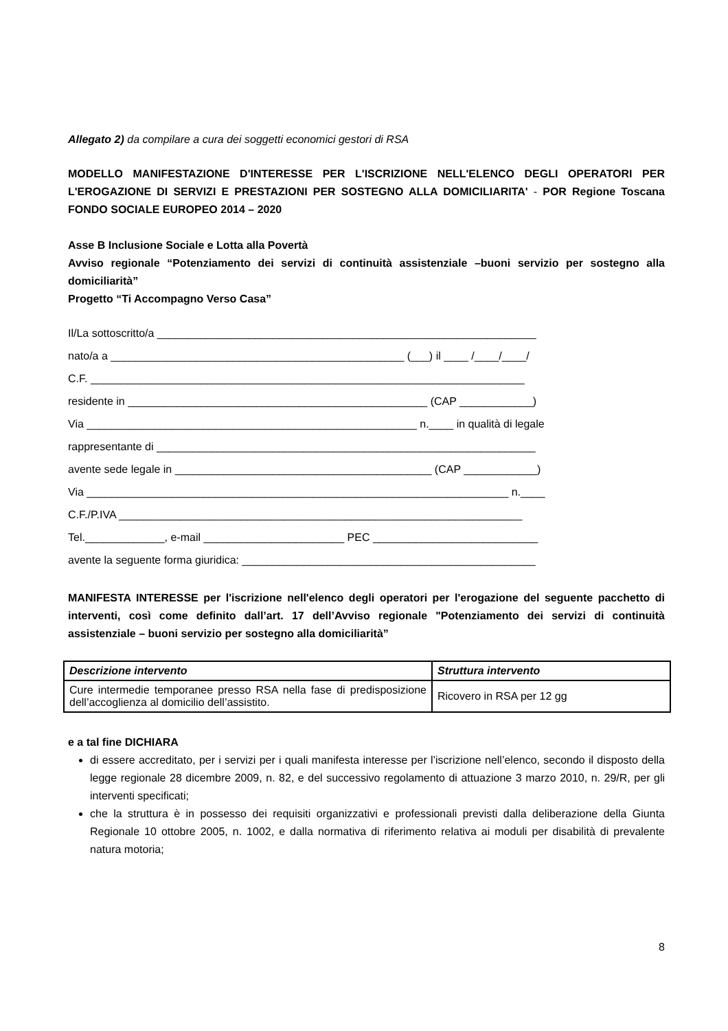Allegato 2) da compilare a cura dei soggetti economici gestori di RSA
MODELLO MANIFESTAZIONE D'INTERESSE PER L'ISCRIZIONE NELL'ELENCO DEGLI OPERATORI PER L'EROGAZIONE DI SERVIZI E PRESTAZIONI PER SOSTEGNO ALLA DOMICILIARITA' - POR Regione Toscana FONDO SOCIALE EUROPEO 2014 – 2020
Asse B Inclusione Sociale e Lotta alla Povertà
Avviso regionale “Potenziamento dei servizi di continuità assistenziale –buoni servizio per sostegno alla domiciliarità”
Progetto “Ti Accompagno Verso Casa”
Il/La sottoscritto/a ______________________________________________________________
nato/a a ________________________________________________ (___) il ____ /____/____/
C.F. _______________________________________________________________________
residente in _________________________________________________ (CAP ____________)
Via ______________________________________________________ n.____ in qualità di legale
rappresentante di ______________________________________________________________
avente sede legale in __________________________________________ (CAP ____________)
Via _____________________________________________________________________ n.____
C.F./P.IVA __________________________________________________________________
Tel._____________, e-mail _______________________ PEC ___________________________
avente la seguente forma giuridica: ________________________________________________
MANIFESTA INTERESSE per l'iscrizione nell'elenco degli operatori per l'erogazione del seguente pacchetto di interventi, così come definito dall’art. 17 dell’Avviso regionale "Potenziamento dei servizi di continuità assistenziale – buoni servizio per sostegno alla domiciliarità”
| Descrizione intervento | Struttura intervento |
| --- | --- |
| Cure intermedie temporanee presso RSA nella fase di predisposizione dell’accoglienza al domicilio dell’assistito. | Ricovero in RSA per 12 gg |
e a tal fine DICHIARA
di essere accreditato, per i servizi per i quali manifesta interesse per l’iscrizione nell’elenco, secondo il disposto della legge regionale 28 dicembre 2009, n. 82, e del successivo regolamento di attuazione 3 marzo 2010, n. 29/R, per gli interventi specificati;
che la struttura è in possesso dei requisiti organizzativi e professionali previsti dalla deliberazione della Giunta Regionale 10 ottobre 2005, n. 1002, e dalla normativa di riferimento relativa ai moduli per disabilità di prevalente natura motoria;
8